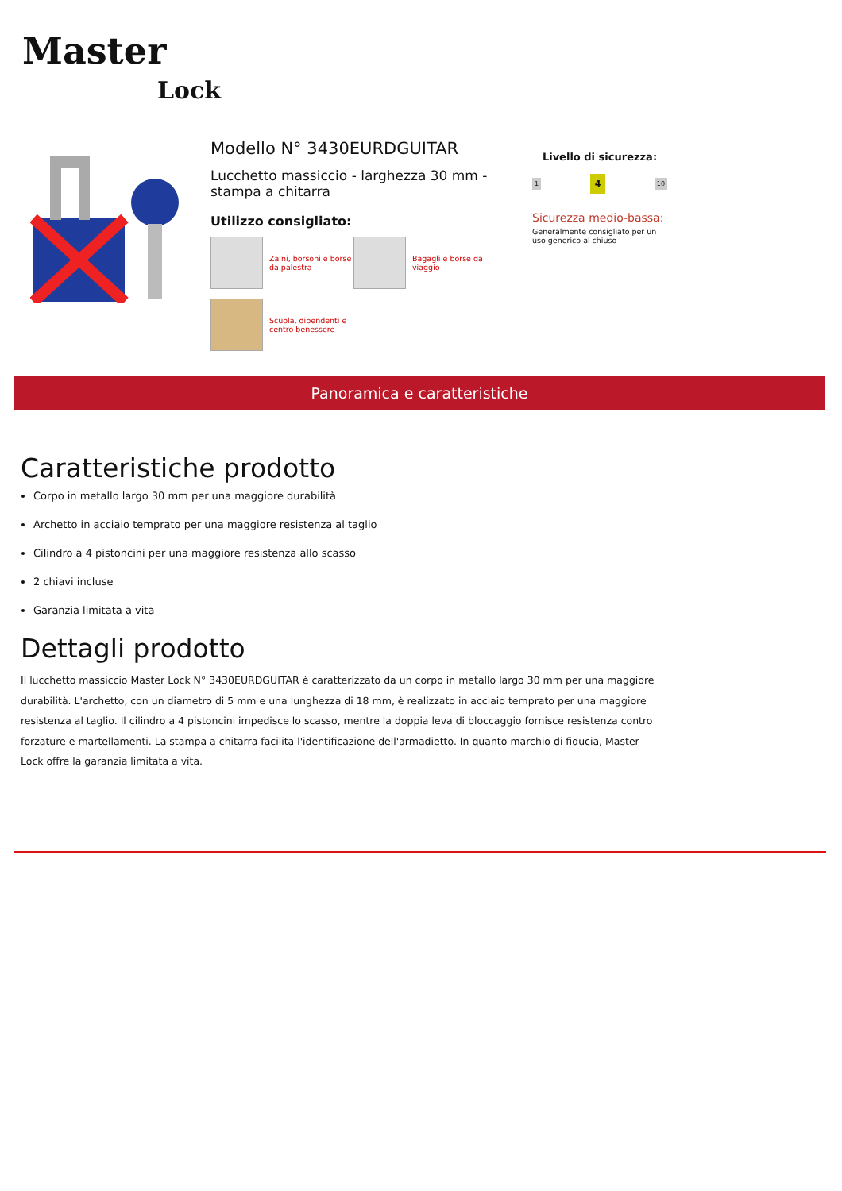Master
Lock
Modello N° 3430EURDGUITAR
Lucchetto massiccio - larghezza 30 mm - stampa a chitarra
Utilizzo consigliato:
Zaini, borsoni e borse da palestra
Bagagli e borse da viaggio
Scuola, dipendenti e centro benessere
Livello di sicurezza:
1 4 10
Sicurezza medio-bassa:
Generalmente consigliato per un uso generico al chiuso
Panoramica e caratteristiche
Caratteristiche prodotto
Corpo in metallo largo 30 mm per una maggiore durabilità
Archetto in acciaio temprato per una maggiore resistenza al taglio
Cilindro a 4 pistoncini per una maggiore resistenza allo scasso
2 chiavi incluse
Garanzia limitata a vita
Dettagli prodotto
Il lucchetto massiccio Master Lock N° 3430EURDGUITAR è caratterizzato da un corpo in metallo largo 30 mm per una maggiore durabilità. L'archetto, con un diametro di 5 mm e una lunghezza di 18 mm, è realizzato in acciaio temprato per una maggiore resistenza al taglio. Il cilindro a 4 pistoncini impedisce lo scasso, mentre la doppia leva di bloccaggio fornisce resistenza contro forzature e martellamenti. La stampa a chitarra facilita l'identificazione dell'armadietto. In quanto marchio di fiducia, Master Lock offre la garanzia limitata a vita.